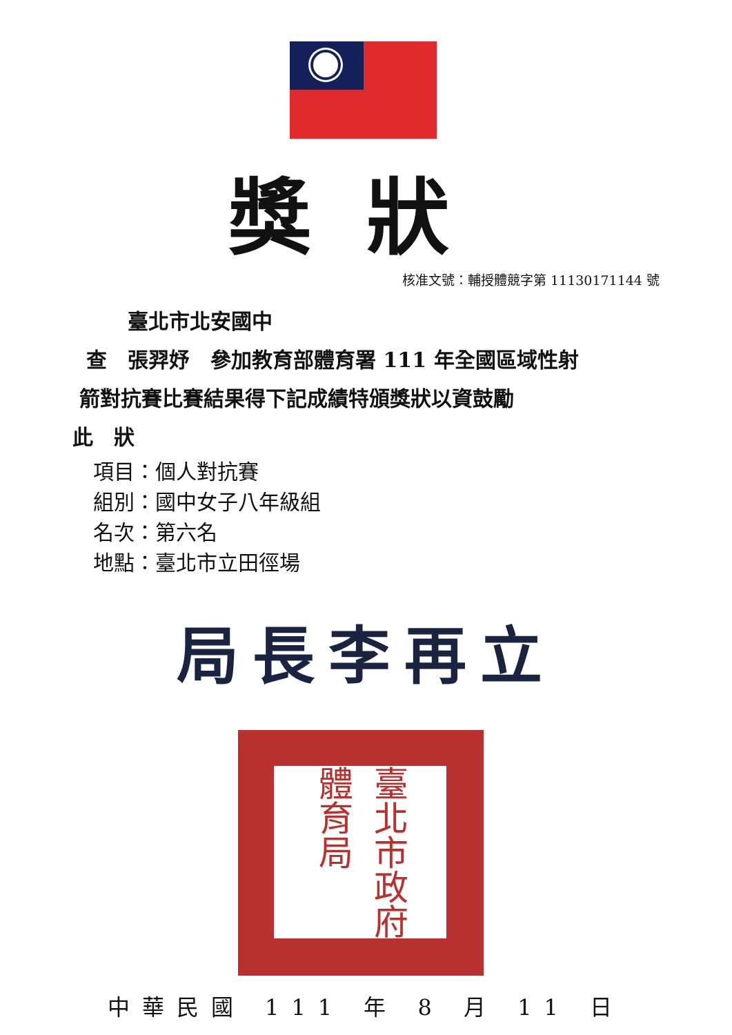獎狀
核准文號：輔授體競字第 11130171144 號
臺北市北安國中
查　張羿妤　參加教育部體育署 111 年全國區域性射
箭對抗賽比賽結果得下記成績特頒獎狀以資鼓勵
此　狀
項目：個人對抗賽
組別：國中女子八年級組
名次：第六名
地點：臺北市立田徑場
局長李再立
臺北市政府體育局
中華民國 111 年 8 月 11 日